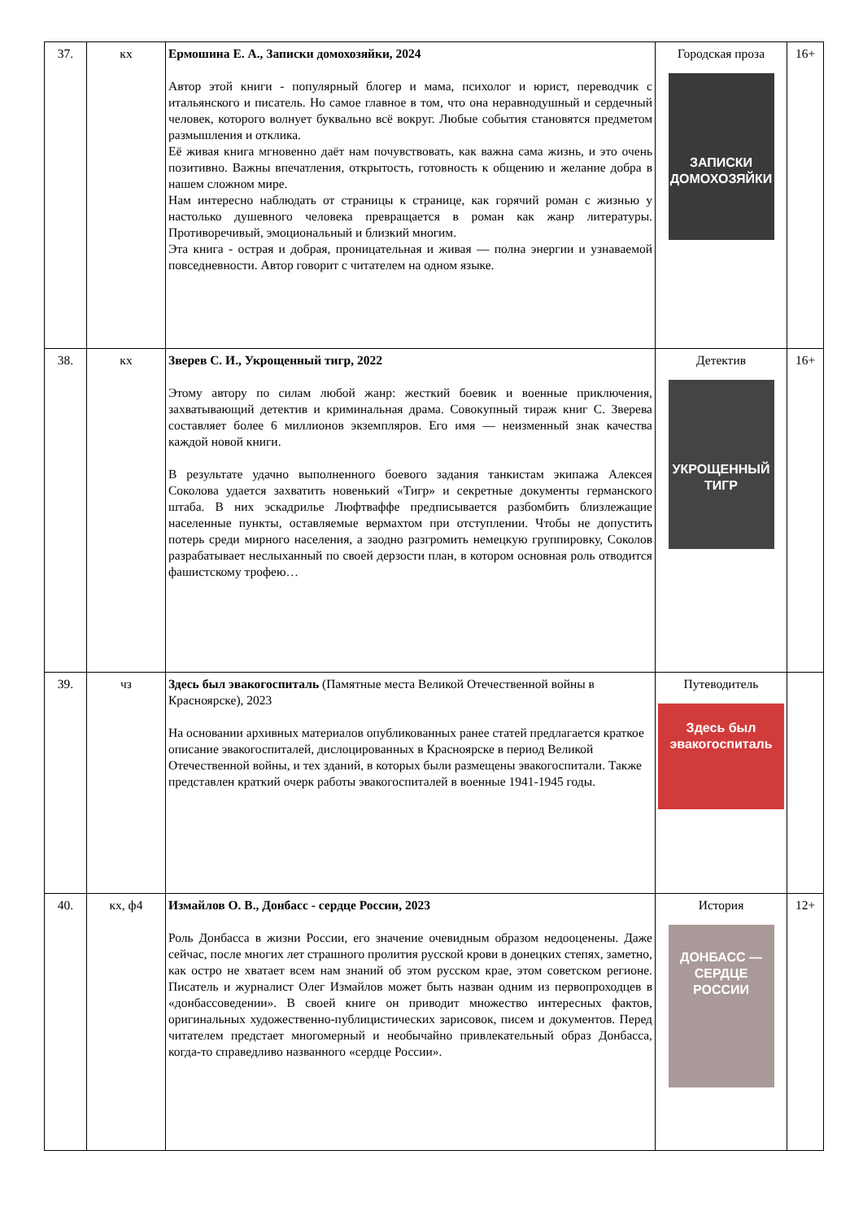| 37. | кх | Ермошина Е. А., Записки домохозяйки, 2024 Автор этой книги - популярный блогер и мама, психолог и юрист, переводчик с итальянского и писатель. Но самое главное в том, что она неравнодушный и сердечный человек, которого волнует буквально всё вокруг. Любые события становятся предметом размышления и отклика. Её живая книга мгновенно даёт нам почувствовать, как важна сама жизнь, и это очень позитивно. Важны впечатления, открытость, готовность к общению и желание добра в нашем сложном мире. Нам интересно наблюдать от страницы к странице, как горячий роман с жизнью у настолько душевного человека превращается в роман как жанр литературы. Противоречивый, эмоциональный и близкий многим. Эта книга - острая и добрая, проницательная и живая — полна энергии и узнаваемой повседневности. Автор говорит с читателем на одном языке. | Городская проза ЗАПИСКИ ДОМОХОЗЯЙКИ | 16+ |
| 38. | кх | Зверев С. И., Укрощенный тигр, 2022 Этому автору по силам любой жанр: жесткий боевик и военные приключения, захватывающий детектив и криминальная драма. Совокупный тираж книг С. Зверева составляет более 6 миллионов экземпляров. Его имя — неизменный знак качества каждой новой книги. В результате удачно выполненного боевого задания танкистам экипажа Алексея Соколова удается захватить новенький «Тигр» и секретные документы германского штаба. В них эскадрилье Люфтваффе предписывается разбомбить близлежащие населенные пункты, оставляемые вермахтом при отступлении. Чтобы не допустить потерь среди мирного населения, а заодно разгромить немецкую группировку, Соколов разрабатывает неслыханный по своей дерзости план, в котором основная роль отводится фашистскому трофею… | Детектив УКРОЩЕННЫЙ ТИГР | 16+ |
| 39. | чз | Здесь был эвакогоспиталь (Памятные места Великой Отечественной войны в Красноярске), 2023 На основании архивных материалов опубликованных ранее статей предлагается краткое описание эвакогоспиталей, дислоцированных в Красноярске в период Великой Отечественной войны, и тех зданий, в которых были размещены эвакогоспитали. Также представлен краткий очерк работы эвакогоспиталей в военные 1941-1945 годы. | Путеводитель Здесь был эвакогоспиталь | |
| 40. | кх, ф4 | Измайлов О. В., Донбасс - сердце России, 2023 Роль Донбасса в жизни России, его значение очевидным образом недооценены. Даже сейчас, после многих лет страшного пролития русской крови в донецких степях, заметно, как остро не хватает всем нам знаний об этом русском крае, этом советском регионе. Писатель и журналист Олег Измайлов может быть назван одним из первопроходцев в «донбассоведении». В своей книге он приводит множество интересных фактов, оригинальных художественно-публицистических зарисовок, писем и документов. Перед читателем предстает многомерный и необычайно привлекательный образ Донбасса, когда-то справедливо названного «сердце России». | История ДОНБАСС — СЕРДЦЕ РОССИИ | 12+ |